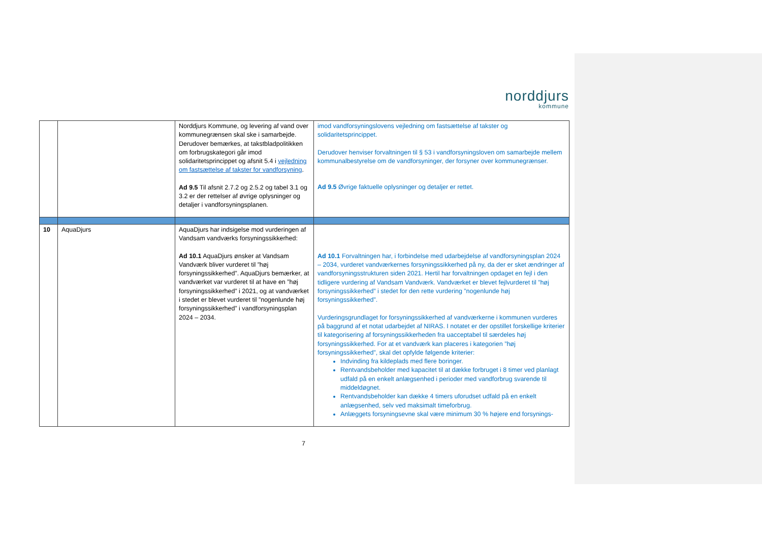norddjurs
kommune
| | | Norddjurs Kommune, og levering af vand over kommunegrænsen skal ske i samarbejde. Derudover bemærkes, at takstbladpolitikken om forbrugskategori går imod solidaritetsprincippet og afsnit 5.4 i vejledning om fastsættelse af takster for vandforsyning . Ad 9.5 Til afsnit 2.7.2 og 2.5.2 og tabel 3.1 og 3.2 er der rettelser af øvrige oplysninger og detaljer i vandforsyningsplanen. | imod vandforsyningslovens vejledning om fastsættelse af takster og solidaritetsprincippet. Derudover henviser forvaltningen til § 53 i vandforsyningsloven om samarbejde mellem kommunalbestyrelse om de vandforsyninger, der forsyner over kommunegrænser. Ad 9.5 Øvrige faktuelle oplysninger og detaljer er rettet. |
| 10 | AquaDjurs | AquaDjurs har indsigelse mod vurderingen af Vandsam vandværks forsyningssikkerhed: Ad 10.1 AquaDjurs ønsker at Vandsam Vandværk bliver vurderet til ”høj forsyningssikkerhed”. AquaDjurs bemærker, at vandværket var vurderet til at have en ”høj forsyningssikkerhed” i 2021, og at vandværket i stedet er blevet vurderet til ”nogenlunde høj forsyningssikkerhed” i vandforsyningsplan 2024 – 2034. | Ad 10.1 Forvaltningen har, i forbindelse med udarbejdelse af vandforsyningsplan 2024 – 2034, vurderet vandværkernes forsyningssikkerhed på ny, da der er sket ændringer af vandforsyningsstrukturen siden 2021. Hertil har forvaltningen opdaget en fejl i den tidligere vurdering af Vandsam Vandværk. Vandværket er blevet fejlvurderet til ”høj forsyningssikkerhed” i stedet for den rette vurdering ”nogenlunde høj forsyningssikkerhed”. Vurderingsgrundlaget for forsyningssikkerhed af vandværkerne i kommunen vurderes på baggrund af et notat udarbejdet af NIRAS. I notatet er der opstillet forskellige kriterier til kategorisering af forsyningssikkerheden fra uacceptabel til særdeles høj forsyningssikkerhed. For at et vandværk kan placeres i kategorien ”høj forsyningssikkerhed”, skal det opfylde følgende kriterier: Indvinding fra kildeplads med flere boringer. Rentvandsbeholder med kapacitet til at dække forbruget i 8 timer ved planlagt udfald på en enkelt anlægsenhed i perioder med vandforbrug svarende til middeldøgnet. Rentvandsbeholder kan dække 4 timers uforudset udfald på en enkelt anlægsenhed, selv ved maksimalt timeforbrug. Anlæggets forsyningsevne skal være minimum 30 % højere end forsynings- |
7